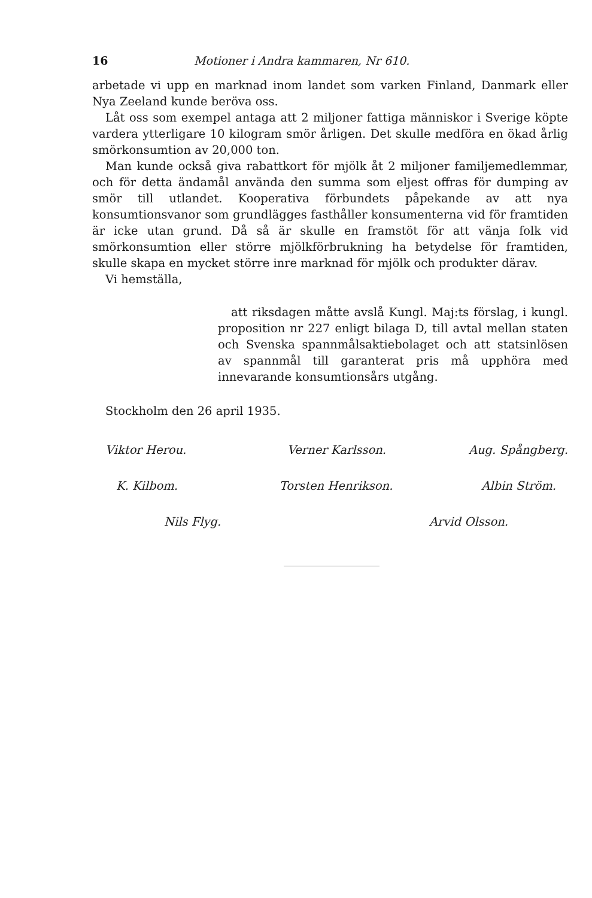16 Motioner i Andra kammaren, Nr 610.
arbetade vi upp en marknad inom landet som varken Finland, Danmark eller Nya Zeeland kunde beröva oss.
Låt oss som exempel antaga att 2 miljoner fattiga människor i Sverige köpte vardera ytterligare 10 kilogram smör årligen. Det skulle medföra en ökad årlig smörkonsumtion av 20,000 ton.
Man kunde också giva rabattkort för mjölk åt 2 miljoner familjemedlemmar, och för detta ändamål använda den summa som eljest offras för dumping av smör till utlandet. Kooperativa förbundets påpekande av att nya konsumtionsvanor som grundlägges fasthåller konsumenterna vid för framtiden är icke utan grund. Då så är skulle en framstöt för att vänja folk vid smörkonsumtion eller större mjölkförbrukning ha betydelse för framtiden, skulle skapa en mycket större inre marknad för mjölk och produkter därav.
Vi hemställa,
att riksdagen måtte avslå Kungl. Maj:ts förslag, i kungl. proposition nr 227 enligt bilaga D, till avtal mellan staten och Svenska spannmålsaktiebolaget och att statsinlösen av spannmål till garanterat pris må upphöra med innevarande konsumtionsårs utgång.
Stockholm den 26 april 1935.
Viktor Herou. Verner Karlsson. Aug. Spångberg.
K. Kilbom. Torsten Henrikson. Albin Ström.
Nils Flyg. Arvid Olsson.